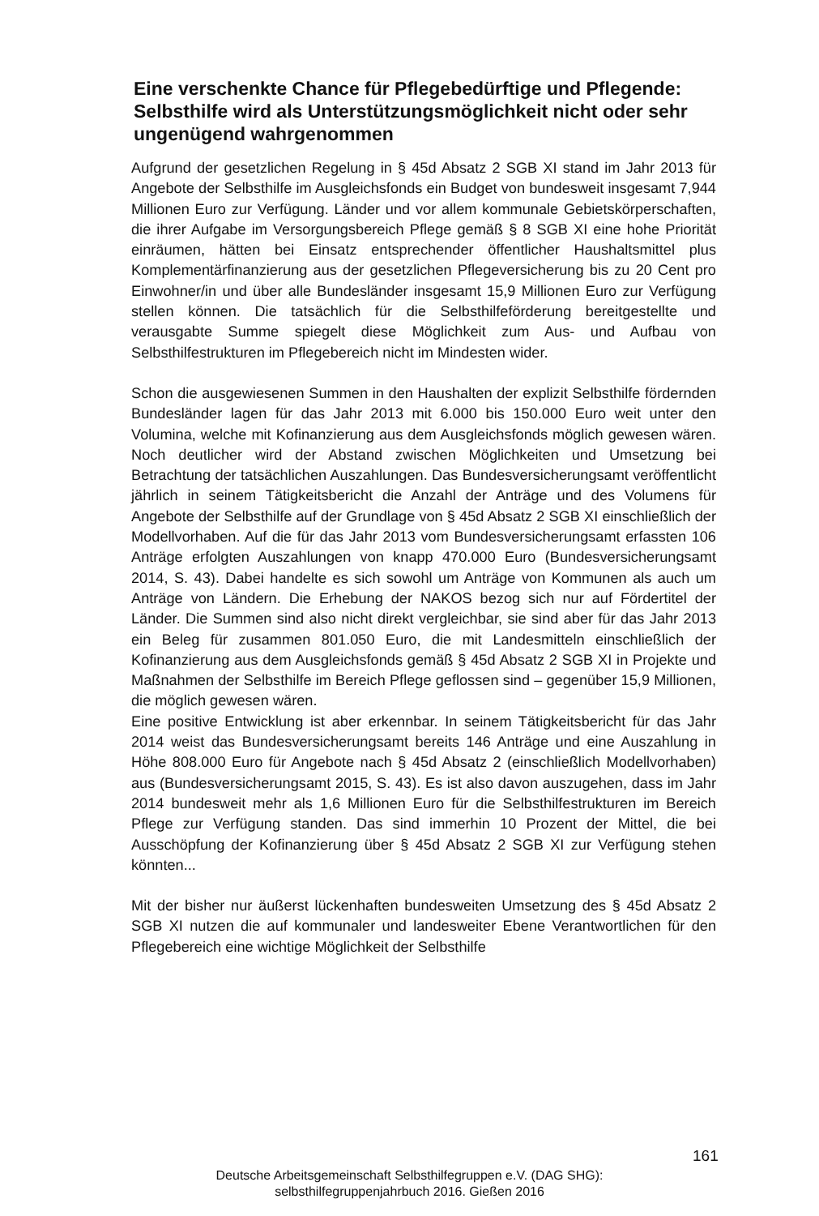Eine verschenkte Chance für Pflegebedürftige und Pflegende: Selbsthilfe wird als Unterstützungsmöglichkeit nicht oder sehr ungenügend wahrgenommen
Aufgrund der gesetzlichen Regelung in § 45d Absatz 2 SGB XI stand im Jahr 2013 für Angebote der Selbsthilfe im Ausgleichsfonds ein Budget von bundesweit insgesamt 7,944 Millionen Euro zur Verfügung. Länder und vor allem kommunale Gebietskörperschaften, die ihrer Aufgabe im Versorgungsbereich Pflege gemäß § 8 SGB XI eine hohe Priorität einräumen, hätten bei Einsatz entsprechender öffentlicher Haushaltsmittel plus Komplementärfinanzierung aus der gesetzlichen Pflegeversicherung bis zu 20 Cent pro Einwohner/in und über alle Bundesländer insgesamt 15,9 Millionen Euro zur Verfügung stellen können. Die tatsächlich für die Selbsthilfeförderung bereitgestellte und verausgabte Summe spiegelt diese Möglichkeit zum Aus- und Aufbau von Selbsthilfestrukturen im Pflegebereich nicht im Mindesten wider.
Schon die ausgewiesenen Summen in den Haushalten der explizit Selbsthilfe fördernden Bundesländer lagen für das Jahr 2013 mit 6.000 bis 150.000 Euro weit unter den Volumina, welche mit Kofinanzierung aus dem Ausgleichsfonds möglich gewesen wären. Noch deutlicher wird der Abstand zwischen Möglichkeiten und Umsetzung bei Betrachtung der tatsächlichen Auszahlungen. Das Bundesversicherungsamt veröffentlicht jährlich in seinem Tätigkeitsbericht die Anzahl der Anträge und des Volumens für Angebote der Selbsthilfe auf der Grundlage von § 45d Absatz 2 SGB XI einschließlich der Modellvorhaben. Auf die für das Jahr 2013 vom Bundesversicherungsamt erfassten 106 Anträge erfolgten Auszahlungen von knapp 470.000 Euro (Bundesversicherungsamt 2014, S. 43). Dabei handelte es sich sowohl um Anträge von Kommunen als auch um Anträge von Ländern. Die Erhebung der NAKOS bezog sich nur auf Fördertitel der Länder. Die Summen sind also nicht direkt vergleichbar, sie sind aber für das Jahr 2013 ein Beleg für zusammen 801.050 Euro, die mit Landesmitteln einschließlich der Kofinanzierung aus dem Ausgleichsfonds gemäß § 45d Absatz 2 SGB XI in Projekte und Maßnahmen der Selbsthilfe im Bereich Pflege geflossen sind – gegenüber 15,9 Millionen, die möglich gewesen wären.
Eine positive Entwicklung ist aber erkennbar. In seinem Tätigkeitsbericht für das Jahr 2014 weist das Bundesversicherungsamt bereits 146 Anträge und eine Auszahlung in Höhe 808.000 Euro für Angebote nach § 45d Absatz 2 (einschließlich Modellvorhaben) aus (Bundesversicherungsamt 2015, S. 43). Es ist also davon auszugehen, dass im Jahr 2014 bundesweit mehr als 1,6 Millionen Euro für die Selbsthilfestrukturen im Bereich Pflege zur Verfügung standen. Das sind immerhin 10 Prozent der Mittel, die bei Ausschöpfung der Kofinanzierung über § 45d Absatz 2 SGB XI zur Verfügung stehen könnten...
Mit der bisher nur äußerst lückenhaften bundesweiten Umsetzung des § 45d Absatz 2 SGB XI nutzen die auf kommunaler und landesweiter Ebene Verantwortlichen für den Pflegebereich eine wichtige Möglichkeit der Selbsthilfe
161
Deutsche Arbeitsgemeinschaft Selbsthilfegruppen e.V. (DAG SHG):
selbsthilfegruppenjahrbuch 2016. Gießen 2016